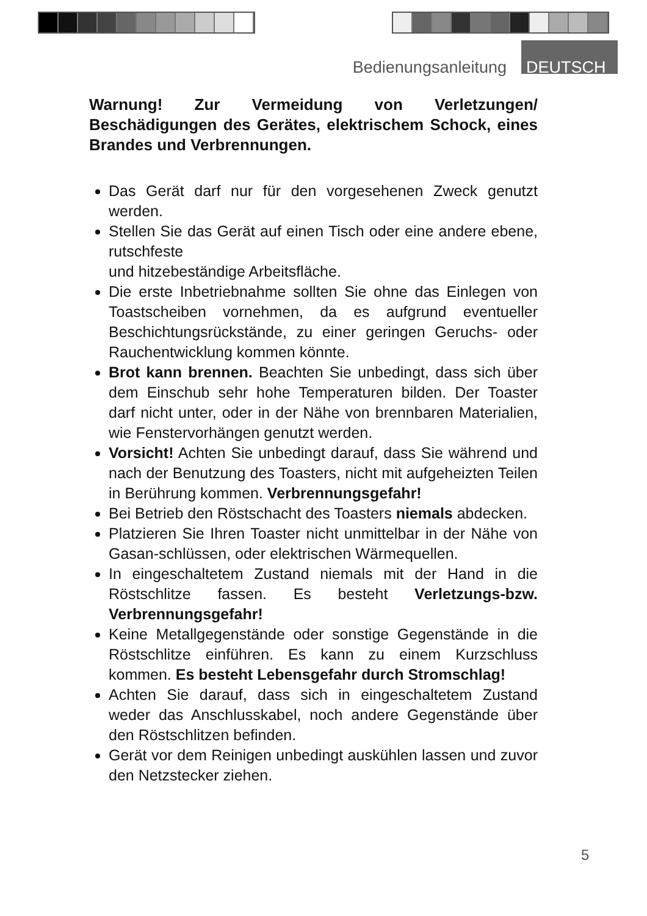Bedienungsanleitung DEUTSCH
Warnung! Zur Vermeidung von Verletzungen/ Beschädigungen des Gerätes, elektrischem Schock, eines Brandes und Verbrennungen.
Das Gerät darf nur für den vorgesehenen Zweck genutzt werden.
Stellen Sie das Gerät auf einen Tisch oder eine andere ebene, rutschfeste
und hitzebeständige Arbeitsfläche.
Die erste Inbetriebnahme sollten Sie ohne das Einlegen von Toastscheiben vornehmen, da es aufgrund eventueller Beschichtungsrückstände, zu einer geringen Geruchs- oder Rauchentwicklung kommen könnte.
Brot kann brennen. Beachten Sie unbedingt, dass sich über dem Einschub sehr hohe Temperaturen bilden. Der Toaster darf nicht unter, oder in der Nähe von brennbaren Materialien, wie Fenstervorhängen genutzt werden.
Vorsicht! Achten Sie unbedingt darauf, dass Sie während und nach der Benutzung des Toasters, nicht mit aufgeheizten Teilen in Berührung kommen. Verbrennungsgefahr!
Bei Betrieb den Röstschacht des Toasters niemals abdecken.
Platzieren Sie Ihren Toaster nicht unmittelbar in der Nähe von Gasan-schlüssen, oder elektrischen Wärmequellen.
In eingeschaltetem Zustand niemals mit der Hand in die Röstschlitze fassen. Es besteht Verletzungs-bzw. Verbrennungsgefahr!
Keine Metallgegenstände oder sonstige Gegenstände in die Röstschlitze einführen. Es kann zu einem Kurzschluss kommen. Es besteht Lebensgefahr durch Stromschlag!
Achten Sie darauf, dass sich in eingeschaltetem Zustand weder das Anschlusskabel, noch andere Gegenstände über den Röstschlitzen befinden.
Gerät vor dem Reinigen unbedingt auskühlen lassen und zuvor den Netzstecker ziehen.
5